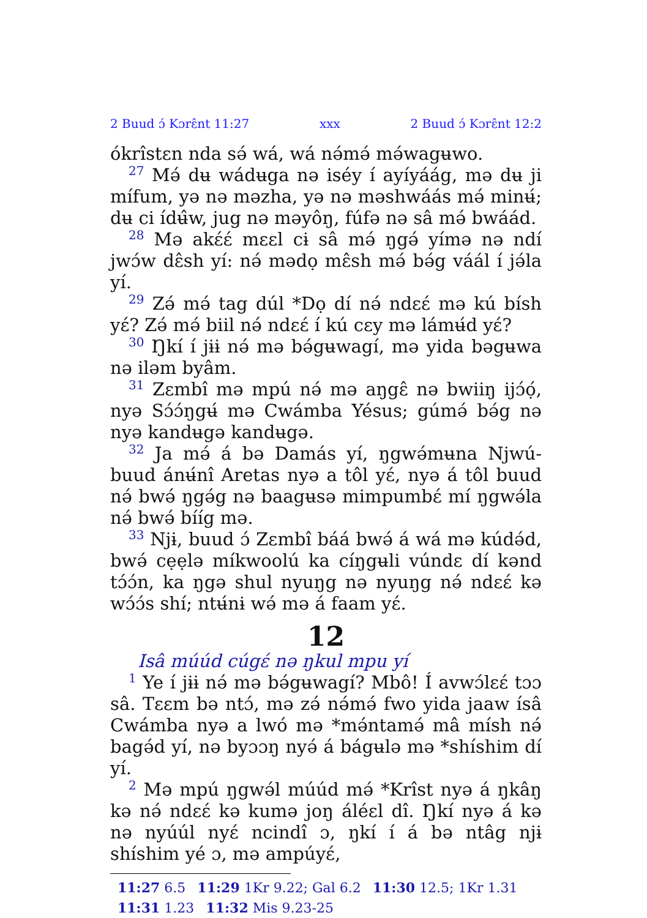2 Buud ɔ́ Kɔrɛ̂nt 11:27 xxx 2 Buud ɔ́ Kɔrɛ̂nt 12:2
ókrîstɛn nda sə́ wá, wá nə́mə́ mə́wagʉwo.
<sup>27</sup> Mə́ dʉ wádʉga nə iséy í ayíyáág, mə dʉ ji mífum, yə nə məzha, yə nə məshwáás mə́ minʉ́; dʉ ci ídʉ̂w, jug nə məyôŋ, fúfə nə sâ mə́ bwáád.
<sup>28</sup> Mə akɛ́ɛ́ mɛɛl cɨ sâ mə́ ŋgə́ yímə nə ndí jwɔ́w dɛ̂sh yí: nə́ mədọ mɛ̂sh mə́ bə́g váál í jə́la yí.
<sup>29</sup> Zə́ mə́ tag dúl *Dọ dí nə́ ndɛɛ́ mə kú bísh yɛ́? Zə́ mə́ biil nə́ ndɛɛ́ í kú cɛy mə lámʉ́d yɛ́?
<sup>30</sup> Ŋkí í jɨɨ nə́ mə bə́gʉwagí, mə yida bəgʉwa nə iləm byâm.
<sup>31</sup> Zɛmbî mə mpú nə́ mə aŋgɛ̂ nə bwiiŋ ijɔ́ọ́, nyə Sɔ́ɔ́ŋgʉ́ mə Cwámba Yésus; gúmə́ bə́g nə nyə kandʉgə kandʉgə.
<sup>32</sup> Ja mə́ á bə Damás yí, ŋgwə́mʉna Njwú-buud ánʉ́nî Aretas nyə a tôl yɛ́, nyə á tôl buud nə́ bwə́ ŋgə́g nə baagʉsə mimpumbɛ́ mí ŋgwə́la nə́ bwə́ bííg mə.
<sup>33</sup> Njɨ, buud ɔ́ Zɛmbî báá bwə́ á wá mə kúdə́d, bwə́ cẹẹlə míkwoolú ka cíŋgʉli vúndɛ dí kənd tɔ́ɔ́n, ka ŋgə shul nyuŋg nə nyuŋg nə́ ndɛɛ́ kə wɔ́ɔ́s shí; ntʉ́nɨ wə́ mə á faam yɛ́.
12
Isâ múúd cúgɛ́ nə ŋkul mpu yí
<sup>1</sup> Ye í jɨɨ nə́ mə bə́gʉwagí? Mbô! Í avwɔ́lɛɛ́ tɔɔ sâ. Tɛɛm bə ntɔ́, mə zə́ nə́mə́ fwo yida jaaw ísâ Cwámba nyə a lwó mə *mə́ntamə́ mâ mísh nə́ bagə́d yí, nə byɔɔŋ nyə́ á bágʉlə mə *shíshim dí yí.
<sup>2</sup> Mə mpú ŋgwə́l múúd mə́ *Krîst nyə á ŋkâŋ kə nə́ ndɛɛ́ kə kumə joŋ áléɛl dî. Ŋkí nyə á kə nə nyúúl nyɛ́ ncindî ɔ, ŋkí í á bə ntâg njɨ shíshim yé ɔ, mə ampúyɛ́,
11:27 6.5 11:29 1Kr 9.22; Gal 6.2 11:30 12.5; 1Kr 1.31 11:31 1.23 11:32 Mis 9.23-25